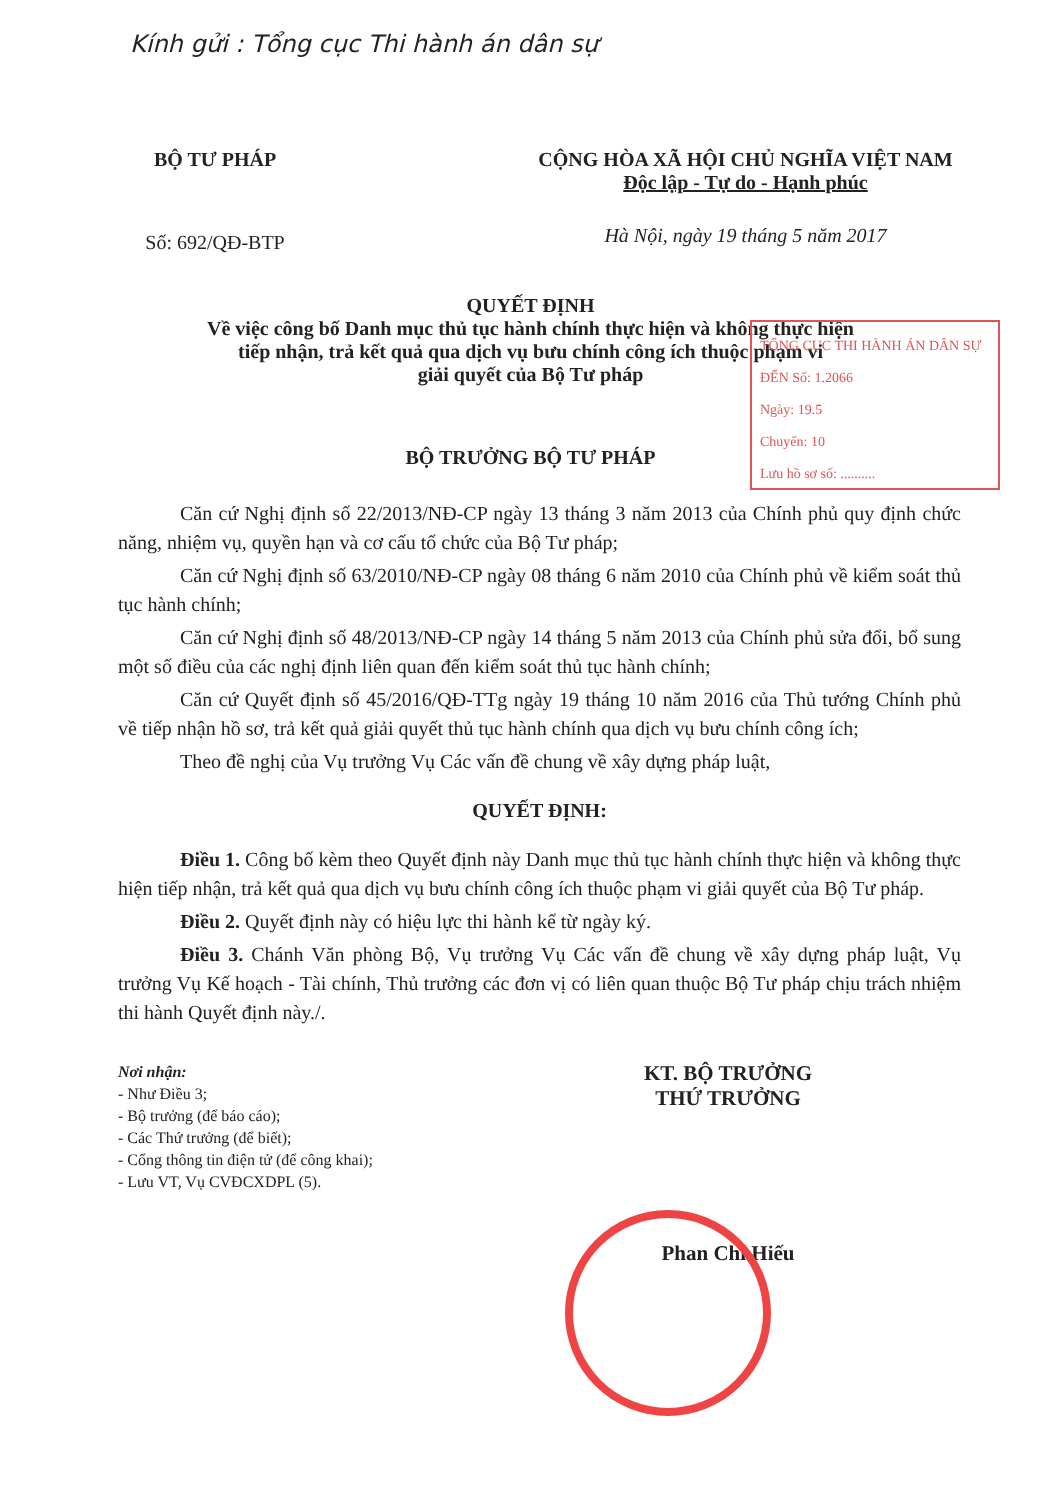Kính gửi : Tổng cục Thi hành án dân sự
BỘ TƯ PHÁP
Số: 692/QĐ-BTP
CỘNG HÒA XÃ HỘI CHỦ NGHĨA VIỆT NAM
Độc lập - Tự do - Hạnh phúc
Hà Nội, ngày 19 tháng 5 năm 2017
QUYẾT ĐỊNH
Về việc công bố Danh mục thủ tục hành chính thực hiện và không thực hiện
tiếp nhận, trả kết quả qua dịch vụ bưu chính công ích thuộc phạm vi
giải quyết của Bộ Tư pháp
TỔNG CỤC THI HÀNH ÁN DÂN SỰ
ĐẾN Số: 1.2066
Ngày: 19.5
Chuyển: 10
Lưu hồ sơ số: ..........
BỘ TRƯỞNG BỘ TƯ PHÁP
Căn cứ Nghị định số 22/2013/NĐ-CP ngày 13 tháng 3 năm 2013 của Chính phủ quy định chức năng, nhiệm vụ, quyền hạn và cơ cấu tổ chức của Bộ Tư pháp;
Căn cứ Nghị định số 63/2010/NĐ-CP ngày 08 tháng 6 năm 2010 của Chính phủ về kiểm soát thủ tục hành chính;
Căn cứ Nghị định số 48/2013/NĐ-CP ngày 14 tháng 5 năm 2013 của Chính phủ sửa đổi, bổ sung một số điều của các nghị định liên quan đến kiểm soát thủ tục hành chính;
Căn cứ Quyết định số 45/2016/QĐ-TTg ngày 19 tháng 10 năm 2016 của Thủ tướng Chính phủ về tiếp nhận hồ sơ, trả kết quả giải quyết thủ tục hành chính qua dịch vụ bưu chính công ích;
Theo đề nghị của Vụ trưởng Vụ Các vấn đề chung về xây dựng pháp luật,
QUYẾT ĐỊNH:
Điều 1. Công bố kèm theo Quyết định này Danh mục thủ tục hành chính thực hiện và không thực hiện tiếp nhận, trả kết quả qua dịch vụ bưu chính công ích thuộc phạm vi giải quyết của Bộ Tư pháp.
Điều 2. Quyết định này có hiệu lực thi hành kể từ ngày ký.
Điều 3. Chánh Văn phòng Bộ, Vụ trưởng Vụ Các vấn đề chung về xây dựng pháp luật, Vụ trưởng Vụ Kế hoạch - Tài chính, Thủ trưởng các đơn vị có liên quan thuộc Bộ Tư pháp chịu trách nhiệm thi hành Quyết định này./.
Nơi nhận:
- Như Điều 3;
- Bộ trưởng (để báo cáo);
- Các Thứ trưởng (để biết);
- Cổng thông tin điện tử (để công khai);
- Lưu VT, Vụ CVĐCXDPL (5).
KT. BỘ TRƯỞNG
THỨ TRƯỞNG
Phan Chí Hiếu